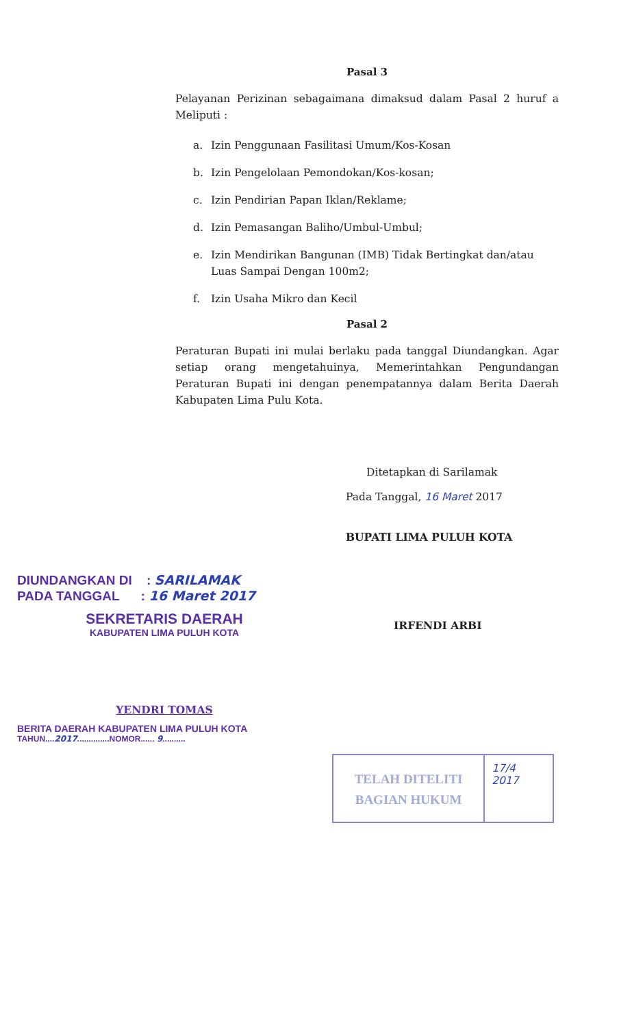Pasal 3
Pelayanan Perizinan sebagaimana dimaksud dalam Pasal 2 huruf a Meliputi :
a. Izin Penggunaan Fasilitasi Umum/Kos-Kosan
b. Izin Pengelolaan Pemondokan/Kos-kosan;
c. Izin Pendirian Papan Iklan/Reklame;
d. Izin Pemasangan Baliho/Umbul-Umbul;
e. Izin Mendirikan Bangunan (IMB) Tidak Bertingkat dan/atau Luas Sampai Dengan 100m2;
f. Izin Usaha Mikro dan Kecil
Pasal 2
Peraturan Bupati ini mulai berlaku pada tanggal Diundangkan. Agar setiap orang mengetahuinya, Memerintahkan Pengundangan Peraturan Bupati ini dengan penempatannya dalam Berita Daerah Kabupaten Lima Pulu Kota.
Ditetapkan di Sarilamak
Pada Tanggal, 16 Maret 2017
BUPATI LIMA PULUH KOTA
IRFENDI ARBI
DIUNDANGKAN DI : SARILAMAK
PADA TANGGAL : 16 Maret 2017
SEKRETARIS DAERAH
KABUPATEN LIMA PULUH KOTA
YENDRI TOMAS
BERITA DAERAH KABUPATEN LIMA PULUH KOTA
TAHUN....2017..............NOMOR...... 9..........
TELAH DITELITI
BAGIAN HUKUM
17/4 2017